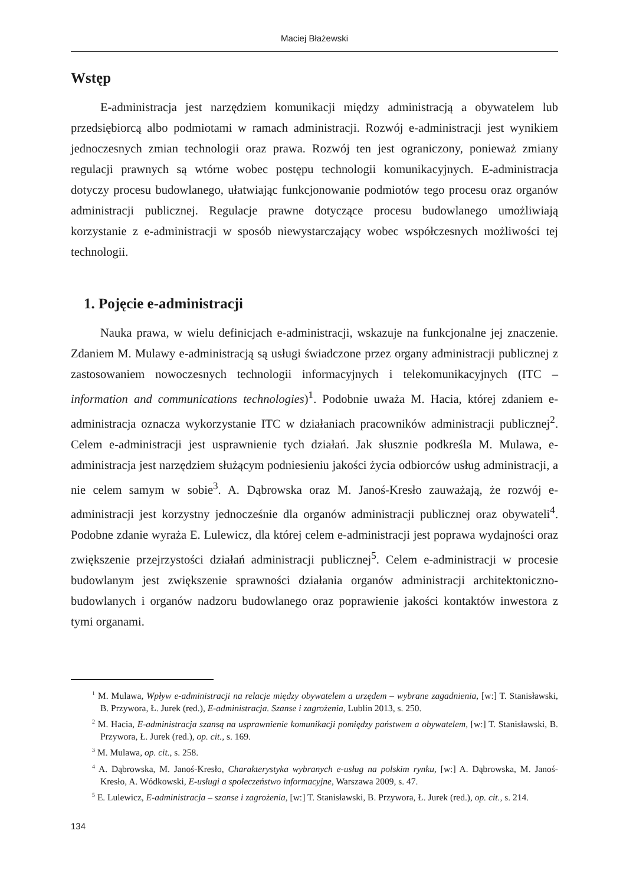Maciej Błażewski
Wstęp
E-administracja jest narzędziem komunikacji między administracją a obywatelem lub przedsiębiorcą albo podmiotami w ramach administracji. Rozwój e-administracji jest wynikiem jednoczesnych zmian technologii oraz prawa. Rozwój ten jest ograniczony, ponieważ zmiany regulacji prawnych są wtórne wobec postępu technologii komunikacyjnych. E-administracja dotyczy procesu budowlanego, ułatwiając funkcjonowanie podmiotów tego procesu oraz organów administracji publicznej. Regulacje prawne dotyczące procesu budowlanego umożliwiają korzystanie z e-administracji w sposób niewystarczający wobec współczesnych możliwości tej technologii.
1. Pojęcie e-administracji
Nauka prawa, w wielu definicjach e-administracji, wskazuje na funkcjonalne jej znaczenie. Zdaniem M. Mulawy e-administracją są usługi świadczone przez organy administracji publicznej z zastosowaniem nowoczesnych technologii informacyjnych i telekomunikacyjnych (ITC – information and communications technologies)<sup>1</sup>. Podobnie uważa M. Hacia, której zdaniem e-administracja oznacza wykorzystanie ITC w działaniach pracowników administracji publicznej<sup>2</sup>. Celem e-administracji jest usprawnienie tych działań. Jak słusznie podkreśla M. Mulawa, e-administracja jest narzędziem służącym podniesieniu jakości życia odbiorców usług administracji, a nie celem samym w sobie<sup>3</sup>. A. Dąbrowska oraz M. Janoś-Kresło zauważają, że rozwój e-administracji jest korzystny jednocześnie dla organów administracji publicznej oraz obywateli<sup>4</sup>. Podobne zdanie wyraża E. Lulewicz, dla której celem e-administracji jest poprawa wydajności oraz zwiększenie przejrzystości działań administracji publicznej<sup>5</sup>. Celem e-administracji w procesie budowlanym jest zwiększenie sprawności działania organów administracji architektoniczno-budowlanych i organów nadzoru budowlanego oraz poprawienie jakości kontaktów inwestora z tymi organami.
<sup>1</sup> M. Mulawa, Wpływ e-administracji na relacje między obywatelem a urzędem – wybrane zagadnienia, [w:] T. Stanisławski, B. Przywora, Ł. Jurek (red.), E-administracja. Szanse i zagrożenia, Lublin 2013, s. 250.
<sup>2</sup> M. Hacia, E-administracja szansą na usprawnienie komunikacji pomiędzy państwem a obywatelem, [w:] T. Stanisławski, B. Przywora, Ł. Jurek (red.), op. cit., s. 169.
<sup>3</sup> M. Mulawa, op. cit., s. 258.
<sup>4</sup> A. Dąbrowska, M. Janoś-Kresło, Charakterystyka wybranych e-usług na polskim rynku, [w:] A. Dąbrowska, M. Janoś-Kresło, A. Wódkowski, E-usługi a społeczeństwo informacyjne, Warszawa 2009, s. 47.
<sup>5</sup> E. Lulewicz, E-administracja – szanse i zagrożenia, [w:] T. Stanisławski, B. Przywora, Ł. Jurek (red.), op. cit., s. 214.
134